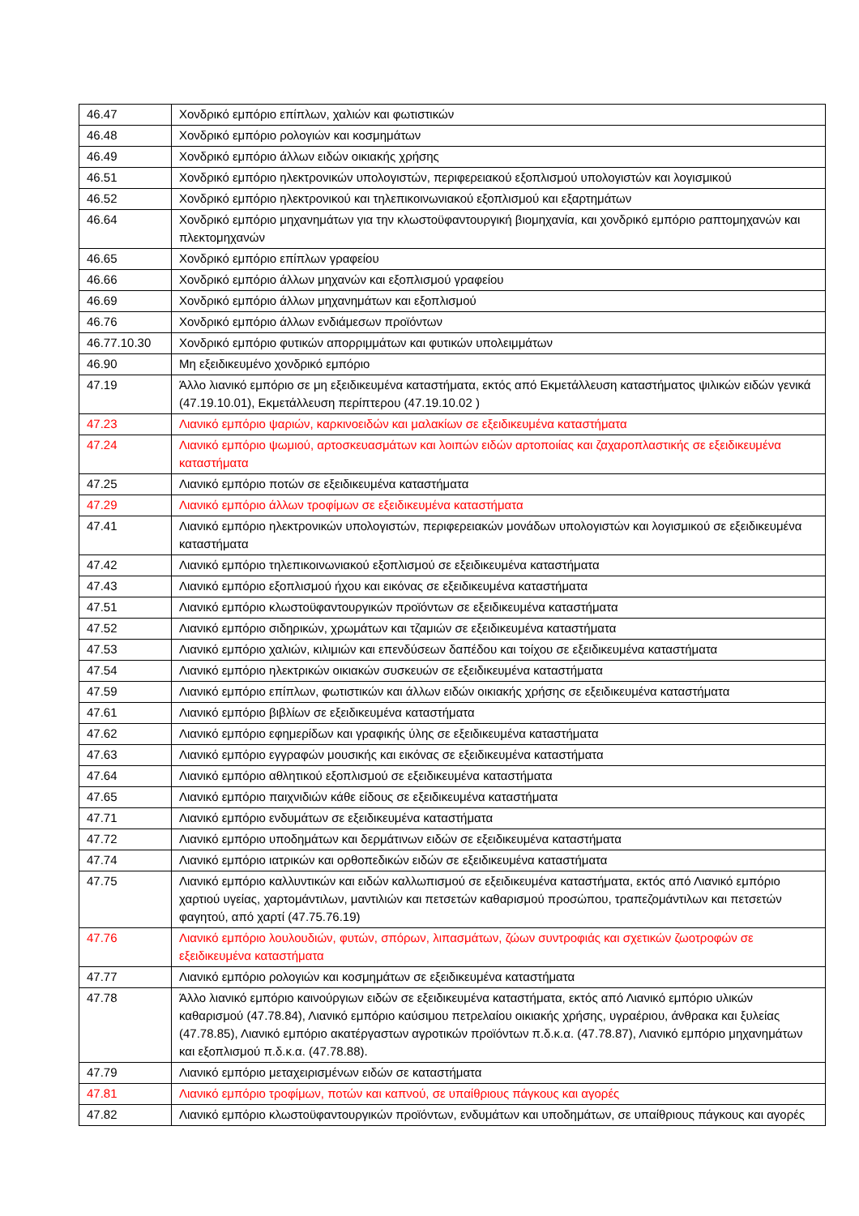| 46.47 | Χονδρικό εμπόριο επίπλων, χαλιών και φωτιστικών |
| 46.48 | Χονδρικό εμπόριο ρολογιών και κοσμημάτων |
| 46.49 | Χονδρικό εμπόριο άλλων ειδών οικιακής χρήσης |
| 46.51 | Χονδρικό εμπόριο ηλεκτρονικών υπολογιστών, περιφερειακού εξοπλισμού υπολογιστών και λογισμικού |
| 46.52 | Χονδρικό εμπόριο ηλεκτρονικού και τηλεπικοινωνιακού εξοπλισμού και εξαρτημάτων |
| 46.64 | Χονδρικό εμπόριο μηχανημάτων για την κλωστοϋφαντουργική βιομηχανία, και χονδρικό εμπόριο ραπτομηχανών και πλεκτομηχανών |
| 46.65 | Χονδρικό εμπόριο επίπλων γραφείου |
| 46.66 | Χονδρικό εμπόριο άλλων μηχανών και εξοπλισμού γραφείου |
| 46.69 | Χονδρικό εμπόριο άλλων μηχανημάτων και εξοπλισμού |
| 46.76 | Χονδρικό εμπόριο άλλων ενδιάμεσων προϊόντων |
| 46.77.10.30 | Χονδρικό εμπόριο φυτικών απορριμμάτων και φυτικών υπολειμμάτων |
| 46.90 | Μη εξειδικευμένο χονδρικό εμπόριο |
| 47.19 | Άλλο λιανικό εμπόριο σε μη εξειδικευμένα καταστήματα, εκτός από Εκμετάλλευση καταστήματος ψιλικών ειδών γενικά (47.19.10.01), Εκμετάλλευση περίπτερου (47.19.10.02 ) |
| 47.23 | Λιανικό εμπόριο ψαριών, καρκινοειδών και μαλακίων σε εξειδικευμένα καταστήματα |
| 47.24 | Λιανικό εμπόριο ψωμιού, αρτοσκευασμάτων και λοιπών ειδών αρτοποιίας και ζαχαροπλαστικής σε εξειδικευμένα καταστήματα |
| 47.25 | Λιανικό εμπόριο ποτών σε εξειδικευμένα καταστήματα |
| 47.29 | Λιανικό εμπόριο άλλων τροφίμων σε εξειδικευμένα καταστήματα |
| 47.41 | Λιανικό εμπόριο ηλεκτρονικών υπολογιστών, περιφερειακών μονάδων υπολογιστών και λογισμικού σε εξειδικευμένα καταστήματα |
| 47.42 | Λιανικό εμπόριο τηλεπικοινωνιακού εξοπλισμού σε εξειδικευμένα καταστήματα |
| 47.43 | Λιανικό εμπόριο εξοπλισμού ήχου και εικόνας σε εξειδικευμένα καταστήματα |
| 47.51 | Λιανικό εμπόριο κλωστοϋφαντουργικών προϊόντων σε εξειδικευμένα καταστήματα |
| 47.52 | Λιανικό εμπόριο σιδηρικών, χρωμάτων και τζαμιών σε εξειδικευμένα καταστήματα |
| 47.53 | Λιανικό εμπόριο χαλιών, κιλιμιών και επενδύσεων δαπέδου και τοίχου σε εξειδικευμένα καταστήματα |
| 47.54 | Λιανικό εμπόριο ηλεκτρικών οικιακών συσκευών σε εξειδικευμένα καταστήματα |
| 47.59 | Λιανικό εμπόριο επίπλων, φωτιστικών και άλλων ειδών οικιακής χρήσης σε εξειδικευμένα καταστήματα |
| 47.61 | Λιανικό εμπόριο βιβλίων σε εξειδικευμένα καταστήματα |
| 47.62 | Λιανικό εμπόριο εφημερίδων και γραφικής ύλης σε εξειδικευμένα καταστήματα |
| 47.63 | Λιανικό εμπόριο εγγραφών μουσικής και εικόνας σε εξειδικευμένα καταστήματα |
| 47.64 | Λιανικό εμπόριο αθλητικού εξοπλισμού σε εξειδικευμένα καταστήματα |
| 47.65 | Λιανικό εμπόριο παιχνιδιών κάθε είδους σε εξειδικευμένα καταστήματα |
| 47.71 | Λιανικό εμπόριο ενδυμάτων σε εξειδικευμένα καταστήματα |
| 47.72 | Λιανικό εμπόριο υποδημάτων και δερμάτινων ειδών σε εξειδικευμένα καταστήματα |
| 47.74 | Λιανικό εμπόριο ιατρικών και ορθοπεδικών ειδών σε εξειδικευμένα καταστήματα |
| 47.75 | Λιανικό εμπόριο καλλυντικών και ειδών καλλωπισμού σε εξειδικευμένα καταστήματα, εκτός από Λιανικό εμπόριο χαρτιού υγείας, χαρτομάντιλων, μαντιλιών και πετσετών καθαρισμού προσώπου, τραπεζομάντιλων και πετσετών φαγητού, από χαρτί (47.75.76.19) |
| 47.76 | Λιανικό εμπόριο λουλουδιών, φυτών, σπόρων, λιπασμάτων, ζώων συντροφιάς και σχετικών ζωοτροφών σε εξειδικευμένα καταστήματα |
| 47.77 | Λιανικό εμπόριο ρολογιών και κοσμημάτων σε εξειδικευμένα καταστήματα |
| 47.78 | Άλλο λιανικό εμπόριο καινούργιων ειδών σε εξειδικευμένα καταστήματα, εκτός από Λιανικό εμπόριο υλικών καθαρισμού (47.78.84), Λιανικό εμπόριο καύσιμου πετρελαίου οικιακής χρήσης, υγραέριου, άνθρακα και ξυλείας (47.78.85), Λιανικό εμπόριο ακατέργαστων αγροτικών προϊόντων π.δ.κ.α. (47.78.87), Λιανικό εμπόριο μηχανημάτων και εξοπλισμού π.δ.κ.α. (47.78.88). |
| 47.79 | Λιανικό εμπόριο μεταχειρισμένων ειδών σε καταστήματα |
| 47.81 | Λιανικό εμπόριο τροφίμων, ποτών και καπνού, σε υπαίθριους πάγκους και αγορές |
| 47.82 | Λιανικό εμπόριο κλωστοϋφαντουργικών προϊόντων, ενδυμάτων και υποδημάτων, σε υπαίθριους πάγκους και αγορές |